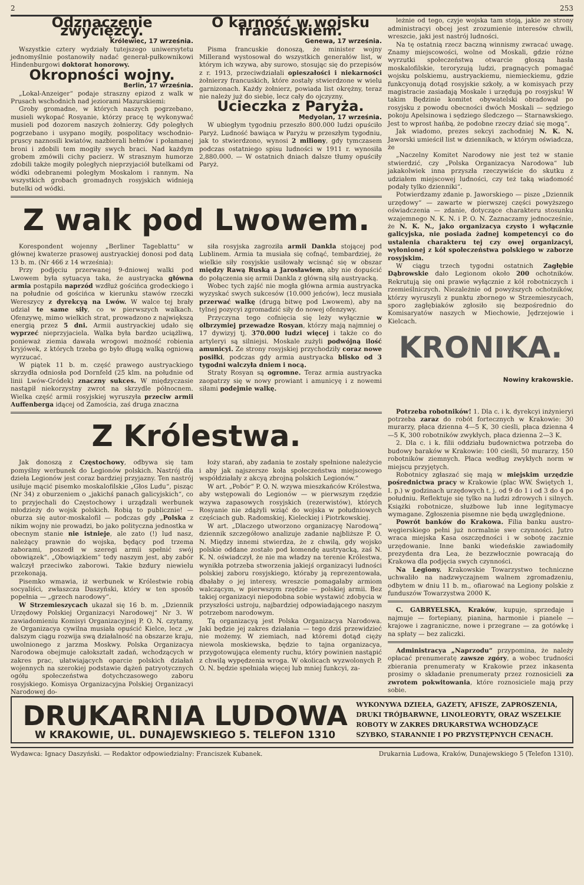2 253
Odznaczenie zwycięzcy.
Królewiec, 17 września.
Wszystkie cztery wydziały tutejszego uniwersytetu jednomyślnie postanowiły nadać generał-pułkownikowi Hindenburgowi doktorat honorowy.
Okropności wojny.
Berlin, 17 września.
„Lokal-Anzeiger“ podaje straszny epizod z walk w Prusach wschodnich nad jeziorami Mazurskiemi:
Groby gromadne, w których naszych pogrzebano, musieli wykopać Rosyanie, którzy pracę tę wykonywać musieli pod dozorem naszych żołnierzy. Gdy poległych pogrzebano i usypano mogiły, pospolitacy wschodnio-pruscy naznosili kwiatów, nazbierali hełmów i połamanej broni i zdobili tem mogiły swych braci. Nad każdym grobem zmówili cichy pacierz. W strasznym humorze zdobili także mogiły poległych nieprzyjaciół butelkami od wódki odebranemi poległym Moskalom i rannym. Na wszystkich grobach gromadnych rosyjskich widnieją butelki od wódki.
O karność w wojsku francuskiem.
Genewa, 17 września.
Pisma francuskie donoszą, że minister wojny Millerand wystosował do wszystkich generałów list, w którym ich wzywa, aby surowo, stosując się do przepisów z r. 1913, przeciwdziałali opieszałości i niekarności żołnierzy francuskich, które zostały stwierdzone w wielu garnizonach. Każdy żołnierz, powiada list okrężny, teraz nie należy już do siebie, lecz cały do ojczyzny.
Ucieczka z Paryża.
Medyolan, 17 września.
W ubiegłym tygodniu przeszło 800.000 ludzi opuściło Paryż. Ludność bawiąca w Paryżu w przeszłym tygodniu, jak to stwierdzono, wynosi 2 miliony, gdy tymczasem podczas ostatniego spisu ludności w 1911 r. wynosiła 2,880.000. — W ostatnich dniach dalsze tłumy opuściły Paryż.
Z walk pod Lwowem.
Korespondent wojenny „Berliner Tageblattu“ w głównej kwaterze prasowej austryackiej donosi pod datą 13 b. m. (Nr 466 z 14 września):
Przy podjęciu przerwanej 9-dniowej walki pod Lwowem była sytuacya taka, że austryacka główna armia postąpiła naprzód wzdłuż gościńca grodeckiego i na południe od gościńca w kierunku stawów rzeczki Wereszycy z dyrekcyą na Lwów. W walce tej brały udział te same siły, co w pierwszych walkach. Ofenzywę, mimo wielkich strat, prowadzono z największą energią przez 5 dni. Armii austryackiej udało się wyprzeć nieprzyjaciela. Walka była bardzo uciążliwą, ponieważ ziemia dawała wrogowi możność robienia kryjówek, z których trzeba go było długą walką ogniową wyrzucać.
W piątek 11 b. m. część prawego austryackiego skrzydła odniosła pod Dornfeld (25 klm. na południe od linii Lwów-Gródek) znaczny sukces. W międzyczasie nastąpił niekorzystny zwrot na skrzydle północnem. Wielka część armii rosyjskiej wyruszyła przeciw armii Auffenberga idącej od Zamościa, zaś druga znaczna
siła rosyjska zagroziła armii Dankla stojącej pod Lublinem. Armia ta musiała się cofnąć, tembardziej, że wielkie siły rosyjskie usiłowały wcisnąć się w obszar między Rawą Ruską a Jarosławiem, aby nie dopuścić do połączenia się armii Dankla z główną siłą austryacką.
Wobec tych zajść nie mogła główna armia austryacka wyzyskać swych sukcesów (10.000 jeńców), lecz musiała przerwać walkę (drugą bitwę pod Lwowem), aby na tylnej pozycyi zgromadzić siły do nowej ofenzywy.
Przyczyna tego cofnięcia się leży wyłącznie w olbrzymiej przewadze Rosyan, którzy mają najmniej o 17 dywizyj tj. 370.000 ludzi więcej i także co do artyleryi są silniejsi. Moskale zużyli podwójną ilość amunicyi. Ze strony rosyjskiej przychodziły coraz nowe posiłki, podczas gdy armia austryacka blisko od 3 tygodni walczyła dniem i nocą.
Straty Rosyan są ogromne. Teraz armia austryacka zaopatrzy się w nowy prowiant i amunicyę i z nowemi siłami podejmie walkę.
Z Królestwa.
Jak donoszą z Częstochowy, odbywa się tam pomyślny werbunek do Legionów polskich. Nastrój dla dzieła Legionów jest coraz bardziej przyjazny. Ten nastrój usiłuje mącić pisemko moskalofilskie „Głos Ludu“, pisząc (Nr 34) z oburzeniem o „jakichś panach galicyjskich“, co to przyjechali do Częstochowy i urządzali werbunek młodzieży do wojsk polskich. Robią to publicznie! — oburza się autor-moskalofil — podczas gdy „Polska z nikim wojny nie prowadzi, bo jako polityczna jednostka w obecnym stanie nie istnieje, ale zato (!) lud nasz, należący prawnie do wojska, będący pod trzema zaborami, poszedł w szeregi armii spełnić swój obowiązek“. „Obowiązkiem“ tedy naszym jest, aby zabór walczył przeciwko zaborowi. Takie bzdury niewielu przekonają.
Pisemko wmawia, iż werbunek w Królestwie robią socyaliści, zwłaszcza Daszyński, który w ten sposób popełnia — „grzech narodowy“.
W Strzemieszycach ukazał się 16 b. m. „Dziennik Urzędowy Polskiej Organizacyi Narodowej“ Nr 3. W zawiadomieniu Komisyi Organizacyjnej P. O. N. czytamy, że Organizacya cywilna musiała opuścić Kielce, lecz „w dalszym ciągu rozwija swą działalność na obszarze kraju, uwolnionego z jarzma Moskwy. Polska Organizacya Narodowa obejmuje całokształt zadań, wchodzących w zakres prac, ułatwiających oparcie polskich działań wojennych na szerokiej podstawie dążeń patryotycznych ogółu społeczeństwa dotychczasowego zaboru rosyjskiego. Komisya Organizacyjna Polskiej Organizacyi Narodowej do-
łoży starań, aby zadania te zostały spełnione należycie i aby jak najszersze koła społeczeństwa miejscowego współdziałały z akcyą zbrojną polskich Legionów.“
W art. „Pobór“ P. O. N. wzywa mieszkańców Królestwa, aby wstępowali do Legionów — w pierwszym rzędzie wzywa zapasowych rosyjskich (rezerwistów), których Rosyanie nie zdążyli wziąć do wojska w południowych częściach gub. Radomskiej, Kieleckiej i Piotrkowskiej.
W art. „Dlaczego utworzono organizacyę Narodową“ dziennik szczegółowo analizuje zadanie najbliższe P. O. N. Między innemi stwierdza, że z chwilą, gdy wojsko polskie oddane zostało pod komendę austryacką, zaś N. K. N. oświadczył, że nie ma władzy na terenie Królestwa, wynikła potrzeba stworzenia jakiejś organizacyi ludności polskiej zaboru rosyjskiego, któraby ją reprezentowała, dbałaby o jej interesy, wreszcie pomagałaby armiom walczącym, w pierwszym rzędzie — polskiej armii. Bez takiej organizacyi niepodobna sobie wystawić zdobycia w przyszłości ustroju, najbardziej odpowiadającego naszym potrzebom narodowym.
Tą organizacyą jest Polska Organizacya Narodowa. Jaki będzie jej zakres działania — tego dziś przewidzieć nie możemy. W ziemiach, nad któremi dotąd cięży niewola moskiewska, będzie to tajna organizacya, przygotowująca elementy ruchu, który powinien nastąpić z chwilą wypędzenia wroga. W okolicach wyzwolonych P. O. N. będzie spełniała więcej lub mniej funkcyi, za-
leżnie od tego, czyje wojska tam stoją, jakie ze strony administracyi obcej jest zrozumienie interesów chwili, wreszcie, jaki jest nastrój ludności.
Na tę ostatnią rzecz baczną winnismy zwracać uwagę. Znamy miejscowości, wolne od Moskali, gdzie różne wyrzutki społeczeństwa otwarcie głoszą hasła moskalofilskie, teroryzują ludzi, pragnących pomagać wojsku polskiemu, austryackiemu, niemieckiemu, gdzie funkcyonują dotąd rosyjskie szkoły, a w komisyach przy magistracie zasiadają Moskale i urzędują po rosyjsku! W takim Będzinie komitet obywatelski obradował po rosyjsku z powodu obecności dwóch Moskali — sędziego pokoju Apelsinowa i sędziego śledczego — Starnawskiego. Jest to wprost hańbą, że podobne rzeczy dziać się mogą“.
Jak wiadomo, prezes sekcyi zachodniej N. K. N. Jaworski umieścił list w dziennikach, w którym oświadcza, że
„Naczelny Komitet Narodowy nie jest też w stanie stwierdzić, czy „Polska Organizacya Narodowa“ lub jakakolwiek inna przyszła rzeczywiście do skutku z udziałem miejscowej ludności, czy też taką wiadomość podały tylko dzienniki“.
Potwierdzamy zdanie p. Jaworskiego — pisze „Dziennik urzędowy“ — zawarte w pierwszej części powyższego oświadczenia — zdanie, dotyczące charakteru stosunku wzajemnego N. K. N. i P. O. N. Zaznaczamy jednocześnie, że N. K. N., jako organizacya czysto i wyłącznie galicyjska, nie posiada żadnej kompetencyi co do ustalenia charakteru tej czy owej organizacyi, wyłonionej z kół społeczeństwa polskiego w zaborze rosyjskim.
W ciągu trzech tygodni ostatnich Zagłębie Dąbrowskie dało Legionom około 200 ochotników. Rekrutują się oni prawie wyłącznie z kół robotniczych i rzemieślniczych. Niezależnie od powyższych ochotników, którzy wyruszyli z punktu zbornego w Strzemieszycach, sporo zagłębiaków zgłosiło się bezpośrednio do Komisaryatów naszych w Miechowie, Jędrzejowie i Kielcach.
KRONIKA.
Nowiny krakowskie.
Potrzeba robotników! 1. Dla c. i k. dyrekcyi inżynieryi potrzeba zaraz do robót fortecznych w Krakowie: 30 murarzy, płaca dzienna 4—5 K, 30 cieśli, płaca dzienna 4—5 K, 300 robotników zwykłych, płaca dzienna 2—3 K.
2. Dla c. i k. filii oddziału budownictwa potrzeba do budowy baraków w Krakowie: 100 cieśli, 50 murarzy, 150 robotników ziemnych. Płaca według zwykłych norm w miejscu przyjętych.
Robotnicy zgłaszać się mają w miejskim urzędzie pośrednictwa pracy w Krakowie (plac WW. Świętych 1, I. p.) w godzinach urzędowych t. j. od 9 do 1 i od 3 do 4 po południu. Reflektuje się tylko na ludzi zdrowych i silnych. Książki robotnicze, służbowe lub inne legitymacye wymagane. Zgłoszenia pisemne nie będą uwzględnione.
Powrót banków do Krakowa. Filia banku austro-węgierskiego pełni już normalnie swe czynności. Jutro wraca miejska Kasa oszczędności i w sobotę zacznie urzędowanie. Inne banki wiedeńskie zawiadomiły prezydenta dra Lea, że bezzwłocznie powracają do Krakowa dla podjęcia swych czynności.
Na Legiony. Krakowskie Towarzystwo techniczne uchwaliło na nadzwyczajnem walnem zgromadzeniu, odbytem w dniu 11 b. m., ofiarować na Legiony polskie z funduszów Towarzystwa 2000 K.
C. GABRYELSKA, Kraków, kupuje, sprzedaje i najmuje — fortepiany, pianina, harmonie i pianele — krajowe i zagraniczne, nowe i przegrane — za gotówkę i na spłaty — bez zaliczki.
Administracya „Naprzodu“ przypomina, że należy opłacać prenumeratę zawsze zgóry, a wobec trudności zbierania prenumeraty w Krakowie przez inkasenta prosimy o składanie prenumeraty przez roznosicieli za zwrotem pokwitowania, które roznosiciele mają przy sobie.
DRUKARNIA LUDOWA
W KRAKOWIE, UL. DUNAJEWSKIEGO 5. TELEFON 1310
WYKONYWA DZIEŁA, GAZETY, AFISZE, ZAPROSZENIA, DRUKI TRÓJBARWNE, LINOLEORYTY, ORAZ WSZELKIE ROBOTY W ZAKRES DRUKARSTWA WCHODZĄCE SZYBKO, STARANNIE I PO PRZYSTĘPNYCH CENACH.
Wydawca: Ignacy Daszyński. — Redaktor odpowiedzialny: Franciszek Kubanek. Drukarnia Ludowa, Kraków, Dunajewskiego 5 (Telefon 1310).